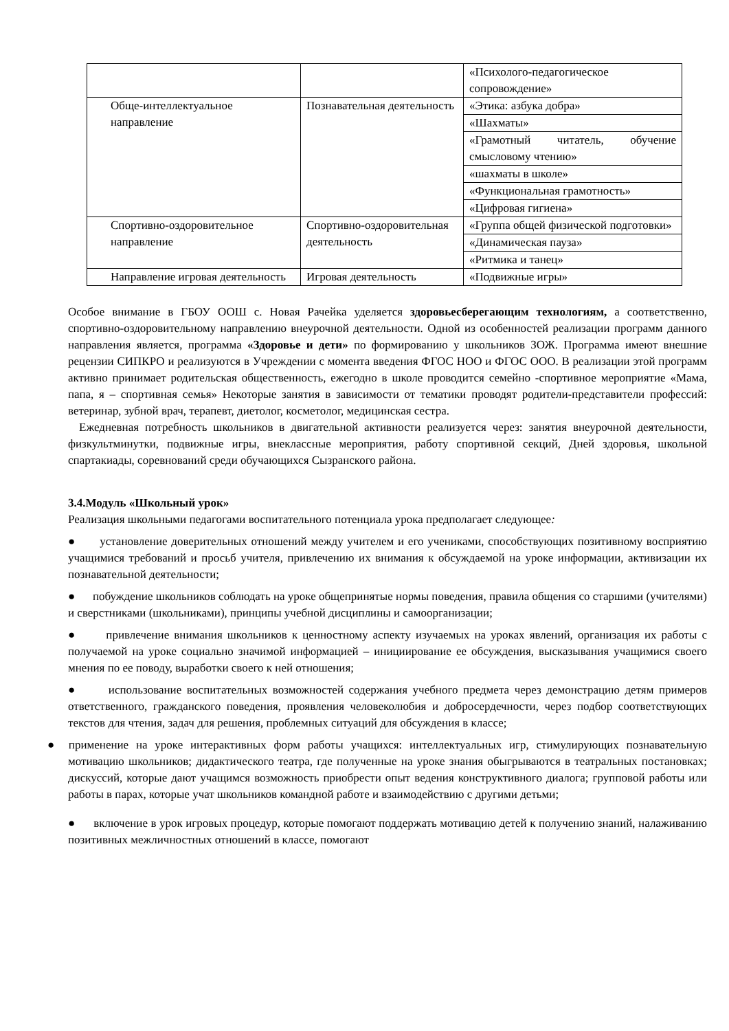| | | «Психолого-педагогическое сопровождение» |
| Обще-интеллектуальное направление | Познавательная деятельность | «Этика: азбука добра» |
| | | «Шахматы» |
| | | «Грамотный читатель, обучение смысловому чтению» |
| | | «шахматы в школе» |
| | | «Функциональная грамотность» |
| | | «Цифровая гигиена» |
| Спортивно-оздоровительное направление | Спортивно-оздоровительная деятельность | «Группа общей физической подготовки» |
| | | «Динамическая пауза» |
| | | «Ритмика и танец» |
| Направление игровая деятельность | Игровая деятельность | «Подвижные игры» |
Особое внимание в ГБОУ ООШ с. Новая Рачейка уделяется здоровьесберегающим технологиям, а соответственно, спортивно-оздоровительному направлению внеурочной деятельности. Одной из особенностей реализации программ данного направления является, программа «Здоровье и дети» по формированию у школьников ЗОЖ. Программа имеют внешние рецензии СИПКРО и реализуются в Учреждении с момента введения ФГОС НОО и ФГОС ООО. В реализации этой программ активно принимает родительская общественность, ежегодно в школе проводится семейно -спортивное мероприятие «Мама, папа, я – спортивная семья» Некоторые занятия в зависимости от тематики проводят родители-представители профессий: ветеринар, зубной врач, терапевт, диетолог, косметолог, медицинская сестра.
Ежедневная потребность школьников в двигательной активности реализуется через: занятия внеурочной деятельности, физкультминутки, подвижные игры, внеклассные мероприятия, работу спортивной секций, Дней здоровья, школьной спартакиады, соревнований среди обучающихся Сызранского района.
3.4.Модуль «Школьный урок»
Реализация школьными педагогами воспитательного потенциала урока предполагает следующее:
● установление доверительных отношений между учителем и его учениками, способствующих позитивному восприятию учащимися требований и просьб учителя, привлечению их внимания к обсуждаемой на уроке информации, активизации их познавательной деятельности;
● побуждение школьников соблюдать на уроке общепринятые нормы поведения, правила общения со старшими (учителями) и сверстниками (школьниками), принципы учебной дисциплины и самоорганизации;
● привлечение внимания школьников к ценностному аспекту изучаемых на уроках явлений, организация их работы с получаемой на уроке социально значимой информацией – инициирование ее обсуждения, высказывания учащимися своего мнения по ее поводу, выработки своего к ней отношения;
● использование воспитательных возможностей содержания учебного предмета через демонстрацию детям примеров ответственного, гражданского поведения, проявления человеколюбия и добросердечности, через подбор соответствующих текстов для чтения, задач для решения, проблемных ситуаций для обсуждения в классе;
● применение на уроке интерактивных форм работы учащихся: интеллектуальных игр, стимулирующих познавательную мотивацию школьников; дидактического театра, где полученные на уроке знания обыгрываются в театральных постановках; дискуссий, которые дают учащимся возможность приобрести опыт ведения конструктивного диалога; групповой работы или работы в парах, которые учат школьников командной работе и взаимодействию с другими детьми;
● включение в урок игровых процедур, которые помогают поддержать мотивацию детей к получению знаний, налаживанию позитивных межличностных отношений в классе, помогают